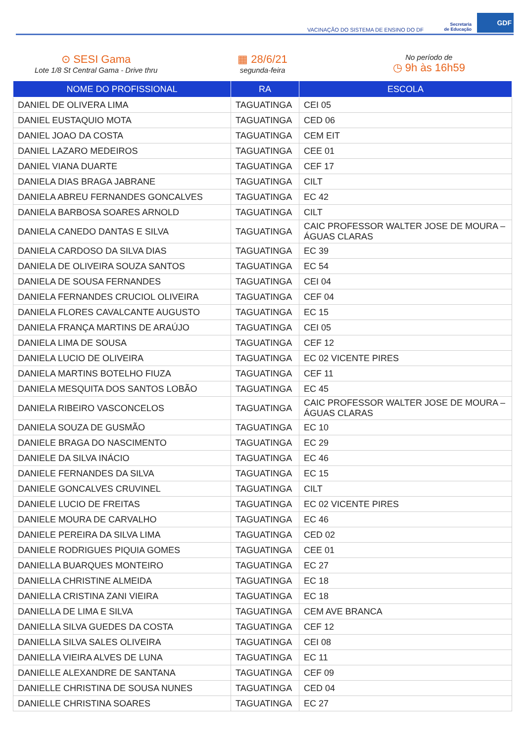VACINAÇÃO DO SISTEMA DE ENSINO DO DF
Secretaria
de Educação GDF
⊙ SESI Gama
Lote 1/8 St Central Gama - Drive thru
▦ 28/6/21
segunda-feira
No período de
◷ 9h às 16h59
| NOME DO PROFISSIONAL | RA | ESCOLA |
| --- | --- | --- |
| DANIEL DE OLIVERA LIMA | TAGUATINGA | CEI 05 |
| DANIEL EUSTAQUIO MOTA | TAGUATINGA | CED 06 |
| DANIEL JOAO DA COSTA | TAGUATINGA | CEM EIT |
| DANIEL LAZARO MEDEIROS | TAGUATINGA | CEE 01 |
| DANIEL VIANA DUARTE | TAGUATINGA | CEF 17 |
| DANIELA DIAS BRAGA JABRANE | TAGUATINGA | CILT |
| DANIELA ABREU FERNANDES GONCALVES | TAGUATINGA | EC 42 |
| DANIELA BARBOSA SOARES ARNOLD | TAGUATINGA | CILT |
| DANIELA CANEDO DANTAS E SILVA | TAGUATINGA | CAIC PROFESSOR WALTER JOSE DE MOURA – ÁGUAS CLARAS |
| DANIELA CARDOSO DA SILVA DIAS | TAGUATINGA | EC 39 |
| DANIELA DE OLIVEIRA SOUZA SANTOS | TAGUATINGA | EC 54 |
| DANIELA DE SOUSA FERNANDES | TAGUATINGA | CEI 04 |
| DANIELA FERNANDES CRUCIOL OLIVEIRA | TAGUATINGA | CEF 04 |
| DANIELA FLORES CAVALCANTE AUGUSTO | TAGUATINGA | EC 15 |
| DANIELA FRANÇA MARTINS DE ARAÚJO | TAGUATINGA | CEI 05 |
| DANIELA LIMA DE SOUSA | TAGUATINGA | CEF 12 |
| DANIELA LUCIO DE OLIVEIRA | TAGUATINGA | EC 02 VICENTE PIRES |
| DANIELA MARTINS BOTELHO FIUZA | TAGUATINGA | CEF 11 |
| DANIELA MESQUITA DOS SANTOS LOBÃO | TAGUATINGA | EC 45 |
| DANIELA RIBEIRO VASCONCELOS | TAGUATINGA | CAIC PROFESSOR WALTER JOSE DE MOURA – ÁGUAS CLARAS |
| DANIELA SOUZA DE GUSMÃO | TAGUATINGA | EC 10 |
| DANIELE BRAGA DO NASCIMENTO | TAGUATINGA | EC 29 |
| DANIELE DA SILVA INÁCIO | TAGUATINGA | EC 46 |
| DANIELE FERNANDES DA SILVA | TAGUATINGA | EC 15 |
| DANIELE GONCALVES CRUVINEL | TAGUATINGA | CILT |
| DANIELE LUCIO DE FREITAS | TAGUATINGA | EC 02 VICENTE PIRES |
| DANIELE MOURA DE CARVALHO | TAGUATINGA | EC 46 |
| DANIELE PEREIRA DA SILVA LIMA | TAGUATINGA | CED 02 |
| DANIELE RODRIGUES PIQUIA GOMES | TAGUATINGA | CEE 01 |
| DANIELLA BUARQUES MONTEIRO | TAGUATINGA | EC 27 |
| DANIELLA CHRISTINE ALMEIDA | TAGUATINGA | EC 18 |
| DANIELLA CRISTINA ZANI VIEIRA | TAGUATINGA | EC 18 |
| DANIELLA DE LIMA E SILVA | TAGUATINGA | CEM AVE BRANCA |
| DANIELLA SILVA GUEDES DA COSTA | TAGUATINGA | CEF 12 |
| DANIELLA SILVA SALES OLIVEIRA | TAGUATINGA | CEI 08 |
| DANIELLA VIEIRA ALVES DE LUNA | TAGUATINGA | EC 11 |
| DANIELLE ALEXANDRE DE SANTANA | TAGUATINGA | CEF 09 |
| DANIELLE CHRISTINA DE SOUSA NUNES | TAGUATINGA | CED 04 |
| DANIELLE CHRISTINA SOARES | TAGUATINGA | EC 27 |